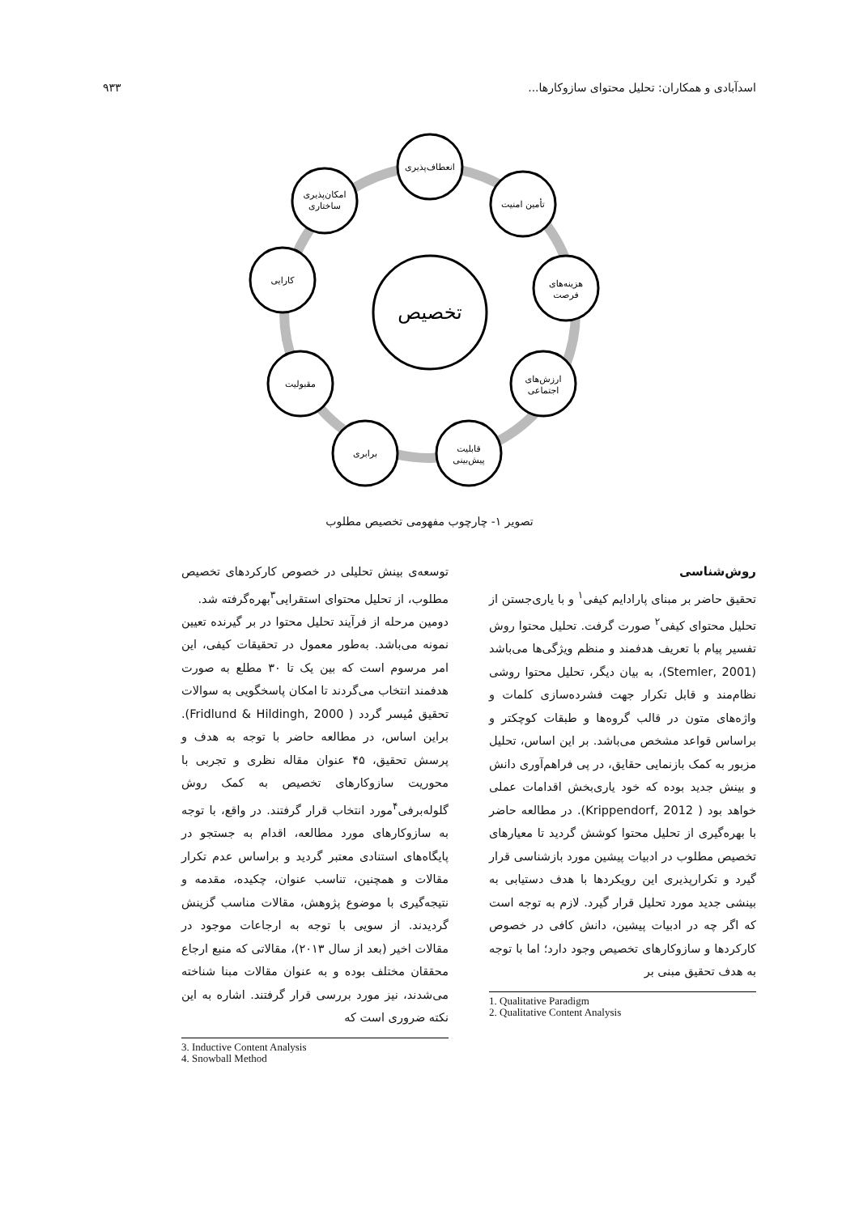اسدآبادی و همکاران: تحلیل محتوای سازوکارها... ۹۳۳
تخصیص
انعطاف‌پذیری
تأمین امنیت
هزینه‌های
فرصت
ارزش‌های
اجتماعی
قابلیت
پیش‌بینی
برابری
مقبولیت
کارایی
امکان‌پذیری
ساختاری
تصویر ۱- چارچوب مفهومی تخصیص مطلوب
روش‌شناسی
تحقیق حاضر بر مبنای پارادایم کیفی<sup>۱</sup> و با یاری‌جستن از تحلیل محتوای کیفی<sup>۲</sup> صورت گرفت. تحلیل محتوا روش تفسیر پیام با تعریف هدفمند و منظم ویژگی‌ها می‌باشد (Stemler, 2001)، به بیان دیگر، تحلیل محتوا روشی نظام‌مند و قابل تکرار جهت فشرده‌سازی کلمات و واژه‌های متون در قالب گروه‌ها و طبقات کوچکتر و براساس قواعد مشخص می‌باشد. بر این اساس، تحلیل مزبور به کمک بازنمایی حقایق، در پی فراهم‌آوری دانش و بینش جدید بوده که خود یاری‌بخش اقدامات عملی خواهد بود ( Krippendorf, 2012). در مطالعه حاضر با بهره‌گیری از تحلیل محتوا کوشش گردید تا معیارهای تخصیص مطلوب در ادبیات پیشین مورد بازشناسی قرار گیرد و تکرارپذیری این رویکردها با هدف دستیابی به بینشی جدید مورد تحلیل قرار گیرد. لازم به توجه است که اگر چه در ادبیات پیشین، دانش کافی در خصوص کارکردها و سازوکارهای تخصیص وجود دارد؛ اما با توجه به هدف تحقیق مبنی بر
1. Qualitative Paradigm
2. Qualitative Content Analysis
توسعه‌ی بینش تحلیلی در خصوص کارکردهای تخصیص مطلوب، از تحلیل محتوای استقرایی<sup>۳</sup>بهره‌گرفته شد.
دومین مرحله از فرآیند تحلیل محتوا در بر گیرنده تعیین نمونه می‌باشد. به‌طور معمول در تحقیقات کیفی، این امر مرسوم است که بین یک تا ۳۰ مطلع به صورت هدفمند انتخاب می‌گردند تا امکان پاسخگویی به سوالات تحقیق مُیسر گردد ( Fridlund & Hildingh, 2000). براین اساس، در مطالعه حاضر با توجه به هدف و پرسش تحقیق، ۴۵ عنوان مقاله نظری و تجربی با محوریت سازوکارهای تخصیص به کمک روش گلوله‌برفی<sup>۴</sup>مورد انتخاب قرار گرفتند. در واقع، با توجه به سازوکارهای مورد مطالعه، اقدام به جستجو در پایگاه‌های استنادی معتبر گردید و براساس عدم تکرار مقالات و همچنین، تناسب عنوان، چکیده، مقدمه و نتیجه‌گیری با موضوع پژوهش، مقالات مناسب گزینش گردیدند. از سویی با توجه به ارجاعات موجود در مقالات اخیر (بعد از سال ۲۰۱۳)، مقالاتی که منبع ارجاع محققان مختلف بوده و به عنوان مقالات مبنا شناخته می‌شدند، نیز مورد بررسی قرار گرفتند. اشاره به این نکته ضروری است که
3. Inductive Content Analysis
4. Snowball Method